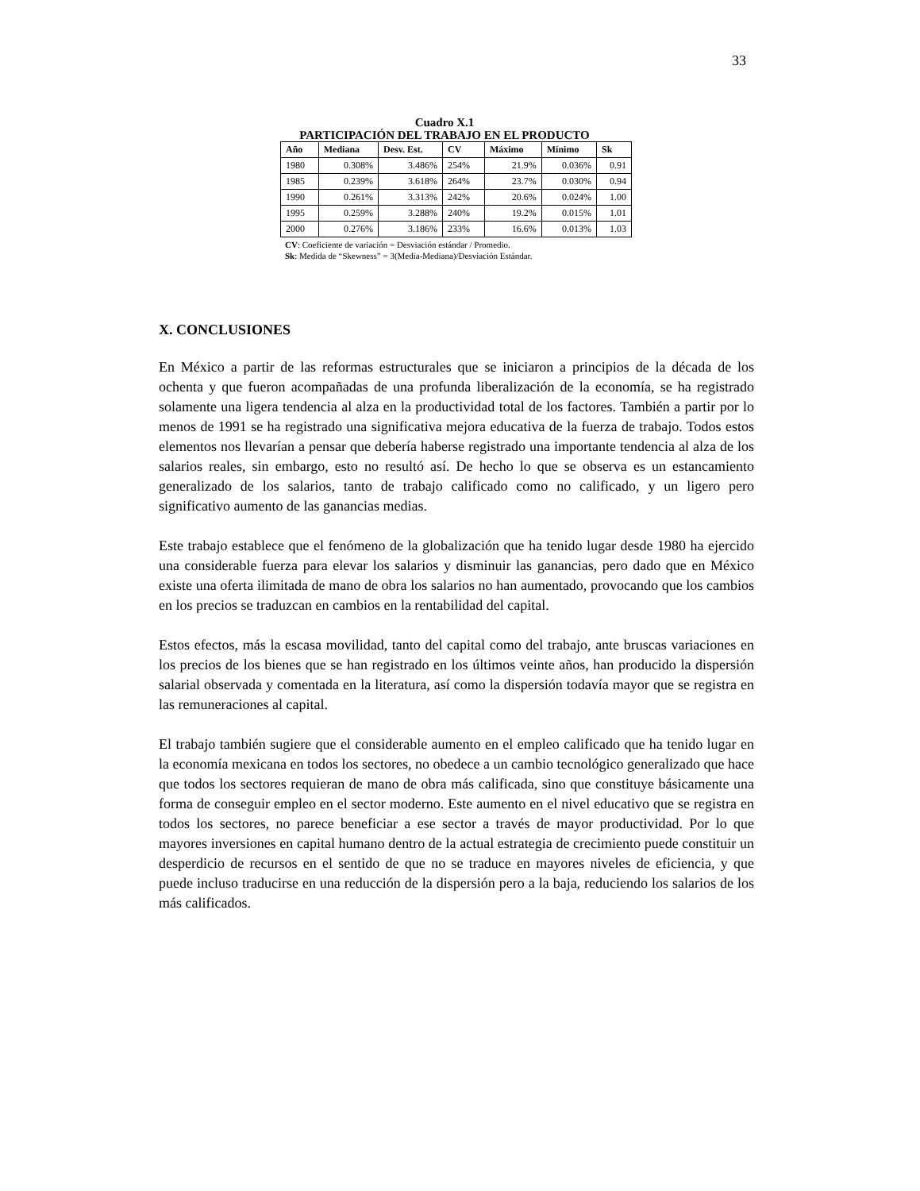33
Cuadro X.1
PARTICIPACIÓN DEL TRABAJO EN EL PRODUCTO
| Año | Mediana | Desv. Est. | CV | Máximo | Mínimo | Sk |
| --- | --- | --- | --- | --- | --- | --- |
| 1980 | 0.308% | 3.486% | 254% | 21.9% | 0.036% | 0.91 |
| 1985 | 0.239% | 3.618% | 264% | 23.7% | 0.030% | 0.94 |
| 1990 | 0.261% | 3.313% | 242% | 20.6% | 0.024% | 1.00 |
| 1995 | 0.259% | 3.288% | 240% | 19.2% | 0.015% | 1.01 |
| 2000 | 0.276% | 3.186% | 233% | 16.6% | 0.013% | 1.03 |
CV: Coeficiente de variación = Desviación estándar / Promedio.
Sk: Medida de “Skewness” = 3(Media-Mediana)/Desviación Estándar.
X. CONCLUSIONES
En México a partir de las reformas estructurales que se iniciaron a principios de la década de los ochenta y que fueron acompañadas de una profunda liberalización de la economía, se ha registrado solamente una ligera tendencia al alza en la productividad total de los factores. También a partir por lo menos de 1991 se ha registrado una significativa mejora educativa de la fuerza de trabajo. Todos estos elementos nos llevarían a pensar que debería haberse registrado una importante tendencia al alza de los salarios reales, sin embargo, esto no resultó así. De hecho lo que se observa es un estancamiento generalizado de los salarios, tanto de trabajo calificado como no calificado, y un ligero pero significativo aumento de las ganancias medias.
Este trabajo establece que el fenómeno de la globalización que ha tenido lugar desde 1980 ha ejercido una considerable fuerza para elevar los salarios y disminuir las ganancias, pero dado que en México existe una oferta ilimitada de mano de obra los salarios no han aumentado, provocando que los cambios en los precios se traduzcan en cambios en la rentabilidad del capital.
Estos efectos, más la escasa movilidad, tanto del capital como del trabajo, ante bruscas variaciones en los precios de los bienes que se han registrado en los últimos veinte años, han producido la dispersión salarial observada y comentada en la literatura, así como la dispersión todavía mayor que se registra en las remuneraciones al capital.
El trabajo también sugiere que el considerable aumento en el empleo calificado que ha tenido lugar en la economía mexicana en todos los sectores, no obedece a un cambio tecnológico generalizado que hace que todos los sectores requieran de mano de obra más calificada, sino que constituye básicamente una forma de conseguir empleo en el sector moderno. Este aumento en el nivel educativo que se registra en todos los sectores, no parece beneficiar a ese sector a través de mayor productividad. Por lo que mayores inversiones en capital humano dentro de la actual estrategia de crecimiento puede constituir un desperdicio de recursos en el sentido de que no se traduce en mayores niveles de eficiencia, y que puede incluso traducirse en una reducción de la dispersión pero a la baja, reduciendo los salarios de los más calificados.